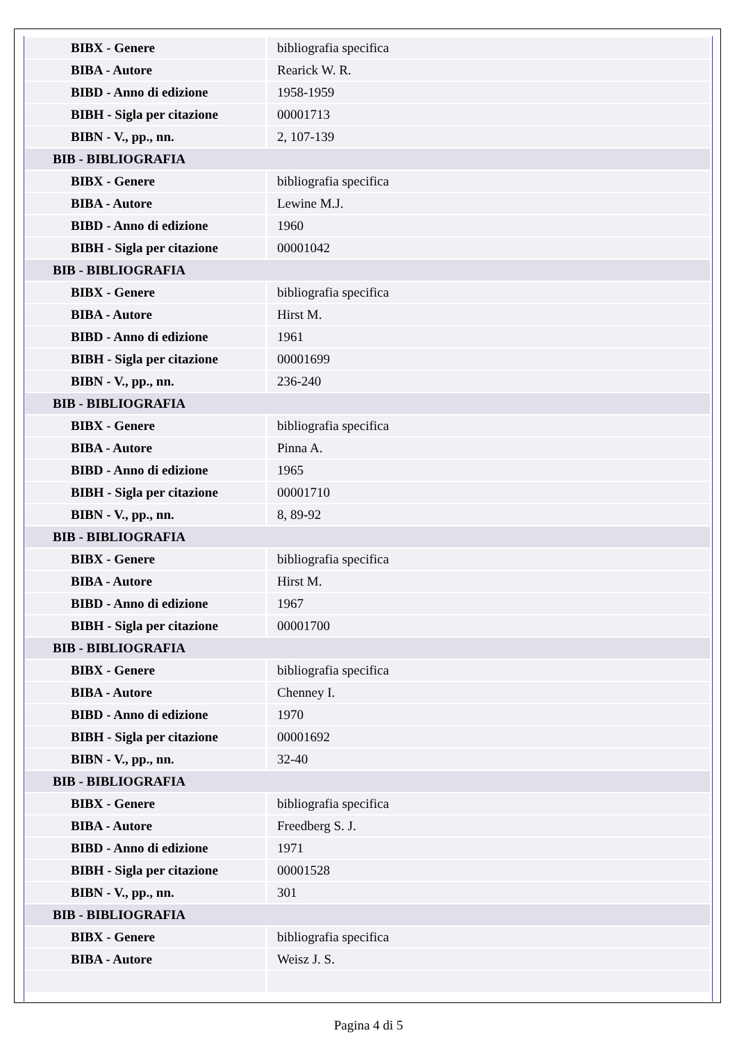| BIBX - Genere | bibliografia specifica |
| BIBA - Autore | Rearick W. R. |
| BIBD - Anno di edizione | 1958-1959 |
| BIBH - Sigla per citazione | 00001713 |
| BIBN - V., pp., nn. | 2, 107-139 |
| BIB - BIBLIOGRAFIA | |
| BIBX - Genere | bibliografia specifica |
| BIBA - Autore | Lewine M.J. |
| BIBD - Anno di edizione | 1960 |
| BIBH - Sigla per citazione | 00001042 |
| BIB - BIBLIOGRAFIA | |
| BIBX - Genere | bibliografia specifica |
| BIBA - Autore | Hirst M. |
| BIBD - Anno di edizione | 1961 |
| BIBH - Sigla per citazione | 00001699 |
| BIBN - V., pp., nn. | 236-240 |
| BIB - BIBLIOGRAFIA | |
| BIBX - Genere | bibliografia specifica |
| BIBA - Autore | Pinna A. |
| BIBD - Anno di edizione | 1965 |
| BIBH - Sigla per citazione | 00001710 |
| BIBN - V., pp., nn. | 8, 89-92 |
| BIB - BIBLIOGRAFIA | |
| BIBX - Genere | bibliografia specifica |
| BIBA - Autore | Hirst M. |
| BIBD - Anno di edizione | 1967 |
| BIBH - Sigla per citazione | 00001700 |
| BIB - BIBLIOGRAFIA | |
| BIBX - Genere | bibliografia specifica |
| BIBA - Autore | Chenney I. |
| BIBD - Anno di edizione | 1970 |
| BIBH - Sigla per citazione | 00001692 |
| BIBN - V., pp., nn. | 32-40 |
| BIB - BIBLIOGRAFIA | |
| BIBX - Genere | bibliografia specifica |
| BIBA - Autore | Freedberg S. J. |
| BIBD - Anno di edizione | 1971 |
| BIBH - Sigla per citazione | 00001528 |
| BIBN - V., pp., nn. | 301 |
| BIB - BIBLIOGRAFIA | |
| BIBX - Genere | bibliografia specifica |
| BIBA - Autore | Weisz J. S. |
Pagina 4 di 5